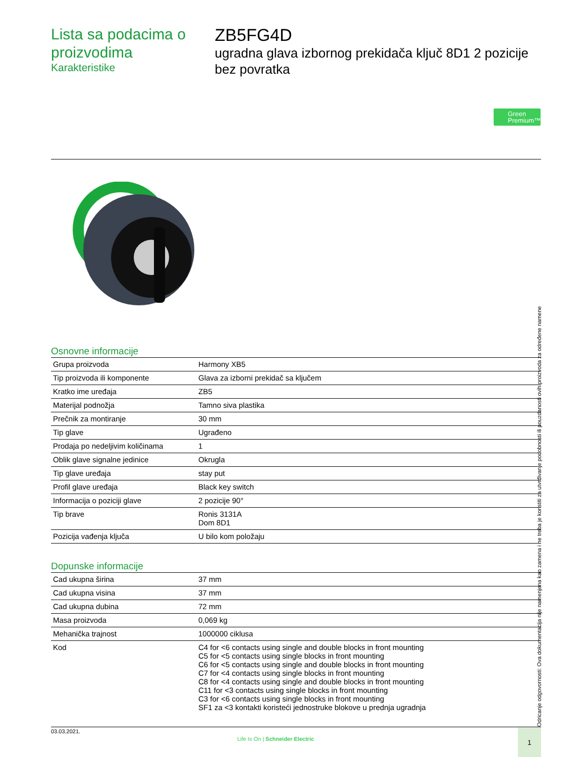Lista sa podacima o proizvodima
Karakteristike
ZB5FG4D
ugradna glava izbornog prekidača ključ 8D1 2 pozicije bez povratka
Green
Premium™
Osnovne informacije
| Grupa proizvoda | Harmony XB5 |
| Tip proizvoda ili komponente | Glava za izborni prekidač sa ključem |
| Kratko ime uređaja | ZB5 |
| Materijal podnožja | Tamno siva plastika |
| Prečnik za montiranje | 30 mm |
| Tip glave | Ugrađeno |
| Prodaja po nedeljivim količinama | 1 |
| Oblik glave signalne jedinice | Okrugla |
| Tip glave uređaja | stay put |
| Profil glave uređaja | Black key switch |
| Informacija o poziciji glave | 2 pozicije 90° |
| Tip brave | Ronis 3131A Dom 8D1 |
| Pozicija vađenja ključa | U bilo kom položaju |
Dopunske informacije
| Cad ukupna širina | 37 mm |
| Cad ukupna visina | 37 mm |
| Cad ukupna dubina | 72 mm |
| Masa proizvoda | 0,069 kg |
| Mehanička trajnost | 1000000 ciklusa |
| Kod | C4 for <6 contacts using single and double blocks in front mounting C5 for <5 contacts using single blocks in front mounting C6 for <5 contacts using single and double blocks in front mounting C7 for <4 contacts using single blocks in front mounting C8 for <4 contacts using single and double blocks in front mounting C11 for <3 contacts using single blocks in front mounting C3 for <6 contacts using single blocks in front mounting SF1 za <3 kontakti koristeći jednostruke blokove u prednja ugradnja |
Odricanje odgovornosti: Ova dokumentacija nije namenjena kao zamena i ne treba je koristiti za utvrđivanje podobnosti ili pouzdanosti ovih proizvoda za određene namene
03.03.2021.
Life Is On | Schneider Electric
1